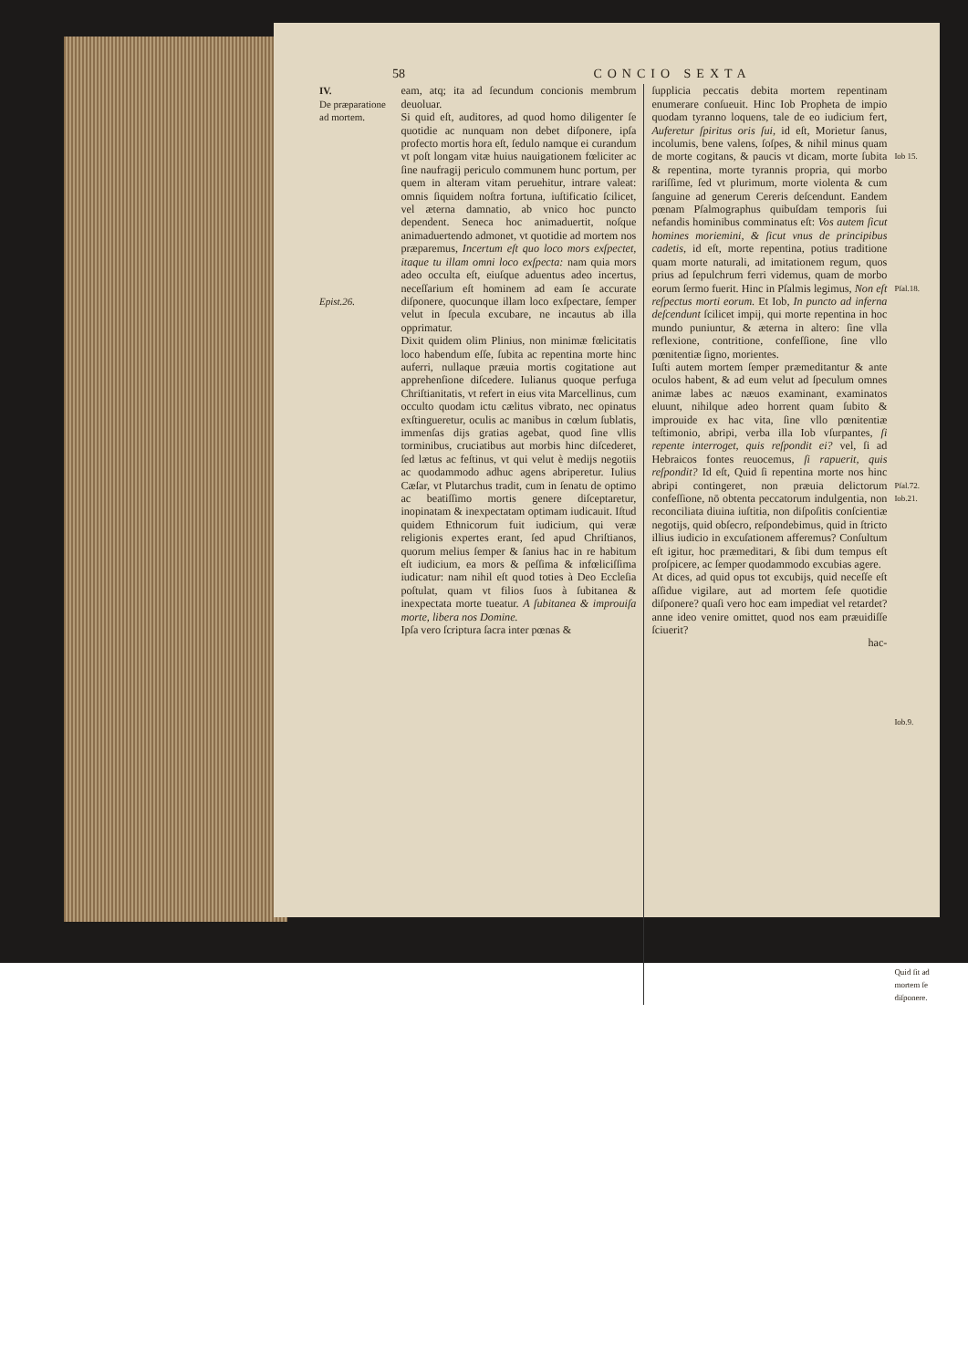58 CONCIO SEXTA
IV.
De præparatione ad mortem.
Epist.26.
eam, atq; ita ad ſecundum concionis membrum deuoluar.
Si quid eſt, auditores, ad quod homo diligenter ſe quotidie ac nunquam non debet diſponere, ipſa profecto mortis hora eſt, ſedulo namque ei curandum vt poſt longam vitæ huius nauigationem fœliciter ac ſine naufragij periculo communem hunc portum, per quem in alteram vitam peruehitur, intrare valeat: omnis ſiquidem noſtra fortuna, iuſtificatio ſcilicet, vel æterna damnatio, ab vnico hoc puncto dependent. Seneca hoc animaduertit, noſque animaduertendo admonet, vt quotidie ad mortem nos præparemus, Incertum eſt quo loco mors exſpectet, itaque tu illam omni loco exſpecta: nam quia mors adeo occulta eſt, eiuſque aduentus adeo incertus, neceſſarium eſt hominem ad eam ſe accurate diſponere, quocunque illam loco exſpectare, ſemper velut in ſpecula excubare, ne incautus ab illa opprimatur.
Dixit quidem olim Plinius, non minimæ fœlicitatis loco habendum eſſe, ſubita ac repentina morte hinc auferri, nullaque præuia mortis cogitatione aut apprehenſione diſcedere. Iulianus quoque perfuga Chriſtianitatis, vt refert in eius vita Marcellinus, cum occulto quodam ictu cælitus vibrato, nec opinatus exſtingueretur, oculis ac manibus in cœlum ſublatis, immenſas dijs gratias agebat, quod ſine vllis torminibus, cruciatibus aut morbis hinc diſcederet, ſed lætus ac feſtinus, vt qui velut è medijs negotiis ac quodammodo adhuc agens abriperetur. Iulius Cæſar, vt Plutarchus tradit, cum in ſenatu de optimo ac beatiſſimo mortis genere diſceptaretur, inopinatam & inexpectatam optimam iudicauit. Iſtud quidem Ethnicorum fuit iudicium, qui veræ religionis expertes erant, ſed apud Chriſtianos, quorum melius ſemper & ſanius hac in re habitum eſt iudicium, ea mors & peſſima & infœliciſſima iudicatur: nam nihil eſt quod toties à Deo Eccleſia poſtulat, quam vt filios ſuos à ſubitanea & inexpectata morte tueatur. A ſubitanea & improuiſa morte, libera nos Domine.
Ipſa vero ſcriptura ſacra inter pœnas &
ſupplicia peccatis debita mortem repentinam enumerare conſueuit. Hinc Iob Propheta de impio quodam tyranno loquens, tale de eo iudicium fert, Auferetur ſpiritus oris ſui, id eſt, Morietur ſanus, incolumis, bene valens, ſoſpes, & nihil minus quam de morte cogitans, & paucis vt dicam, morte ſubita & repentina, morte tyrannis propria, qui morbo rariſſime, ſed vt plurimum, morte violenta & cum ſanguine ad generum Cereris deſcendunt. Eandem pœnam Pſalmographus quibuſdam temporis ſui nefandis hominibus comminatus eſt: Vos autem ſicut homines moriemini, & ſicut vnus de principibus cadetis, id eſt, morte repentina, potius traditione quam morte naturali, ad imitationem regum, quos prius ad ſepulchrum ferri videmus, quam de morbo eorum ſermo fuerit. Hinc in Pſalmis legimus, Non eſt reſpectus morti eorum. Et Iob, In puncto ad inferna deſcendunt ſcilicet impij, qui morte repentina in hoc mundo puniuntur, & æterna in altero: ſine vlla reflexione, contritione, confeſſione, ſine vllo pœnitentiæ ſigno, morientes.
Iuſti autem mortem ſemper præmeditantur & ante oculos habent, & ad eum velut ad ſpeculum omnes animæ labes ac næuos examinant, examinatos eluunt, nihilque adeo horrent quam ſubito & improuide ex hac vita, ſine vllo pœnitentiæ teſtimonio, abripi, verba illa Iob vſurpantes, ſi repente interroget, quis reſpondit ei? vel, ſi ad Hebraicos fontes reuocemus, ſi rapuerit, quis reſpondit? Id eſt, Quid ſi repentina morte nos hinc abripi contingeret, non præuia delictorum confeſſione, nō obtenta peccatorum indulgentia, non reconciliata diuina iuſtitia, non diſpoſitis conſcientiæ negotijs, quid obſecro, reſpondebimus, quid in ſtricto illius iudicio in excuſationem afferemus? Conſultum eſt igitur, hoc præmeditari, & ſibi dum tempus eſt proſpicere, ac ſemper quodammodo excubias agere.
At dices, ad quid opus tot excubijs, quid neceſſe eſt aſſidue vigilare, aut ad mortem ſeſe quotidie diſponere? quaſi vero hoc eam impediat vel retardet? anne ideo venire omittet, quod nos eam præuidiſſe ſciuerit?
hac-
Iob 15.
Pſal.18.
Pſal.72.
Iob.21.
Iob.9.
Quid ſit ad mortem ſe diſponere.